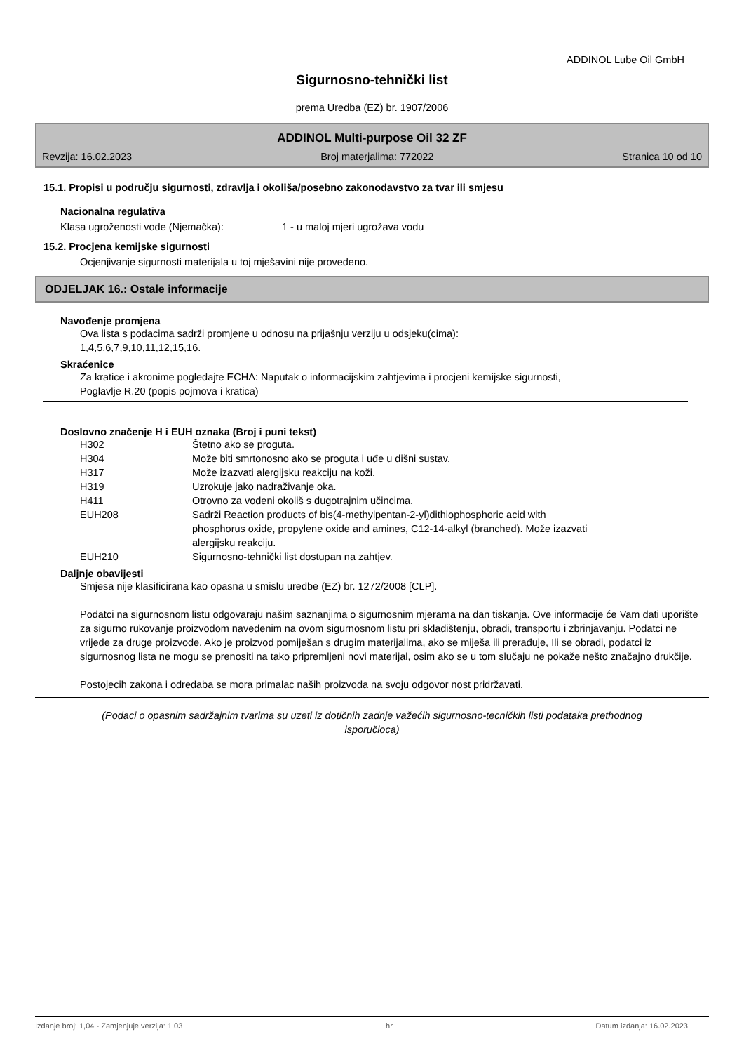ADDINOL Lube Oil GmbH
Sigurnosno-tehnički list
prema Uredba (EZ) br. 1907/2006
ADDINOL Multi-purpose Oil 32 ZF
Revzija: 16.02.2023 Broj materjalima: 772022 Stranica 10 od 10
15.1. Propisi u području sigurnosti, zdravlja i okoliša/posebno zakonodavstvo za tvar ili smjesu
Nacionalna regulativa
Klasa ugroženosti vode (Njemačka): 1 - u maloj mjeri ugrožava vodu
15.2. Procjena kemijske sigurnosti
Ocjenjivanje sigurnosti materijala u toj mješavini nije provedeno.
ODJELJAK 16.: Ostale informacije
Navođenje promjena
Ova lista s podacima sadrži promjene u odnosu na prijašnju verziju u odsjeku(cima):
1,4,5,6,7,9,10,11,12,15,16.
Skraćenice
Za kratice i akronime pogledajte ECHA: Naputak o informacijskim zahtjevima i procjeni kemijske sigurnosti,
Poglavlje R.20 (popis pojmova i kratica)
Doslovno značenje H i EUH oznaka (Broj i puni tekst)
| H302 | Štetno ako se proguta. |
| H304 | Može biti smrtonosno ako se proguta i uđe u dišni sustav. |
| H317 | Može izazvati alergijsku reakciju na koži. |
| H319 | Uzrokuje jako nadraživanje oka. |
| H411 | Otrovno za vodeni okoliš s dugotrajnim učincima. |
| EUH208 | Sadrži Reaction products of bis(4-methylpentan-2-yl)dithiophosphoric acid with phosphorus oxide, propylene oxide and amines, C12-14-alkyl (branched). Može izazvati alergijsku reakciju. |
| EUH210 | Sigurnosno-tehnički list dostupan na zahtjev. |
Daljnje obavijesti
Smjesa nije klasificirana kao opasna u smislu uredbe (EZ) br. 1272/2008 [CLP].
Podatci na sigurnosnom listu odgovaraju našim saznanjima o sigurnosnim mjerama na dan tiskanja. Ove informacije će Vam dati uporište za sigurno rukovanje proizvodom navedenim na ovom sigurnosnom listu pri skladištenju, obradi, transportu i zbrinjavanju. Podatci ne vrijede za druge proizvode. Ako je proizvod pomiješan s drugim materijalima, ako se miješa ili prerađuje, Ili se obradi, podatci iz sigurnosnog lista ne mogu se prenositi na tako pripremljeni novi materijal, osim ako se u tom slučaju ne pokaže nešto značajno drukčije.
Postojecih zakona i odredaba se mora primalac naših proizvoda na svoju odgovor nost pridržavati.
(Podaci o opasnim sadržajnim tvarima su uzeti iz dotičnih zadnje važećih sigurnosno-tecničkih listi podataka prethodnog isporučioca)
Izdanje broj: 1,04 - Zamjenjuje verzija: 1,03 hr Datum izdanja: 16.02.2023